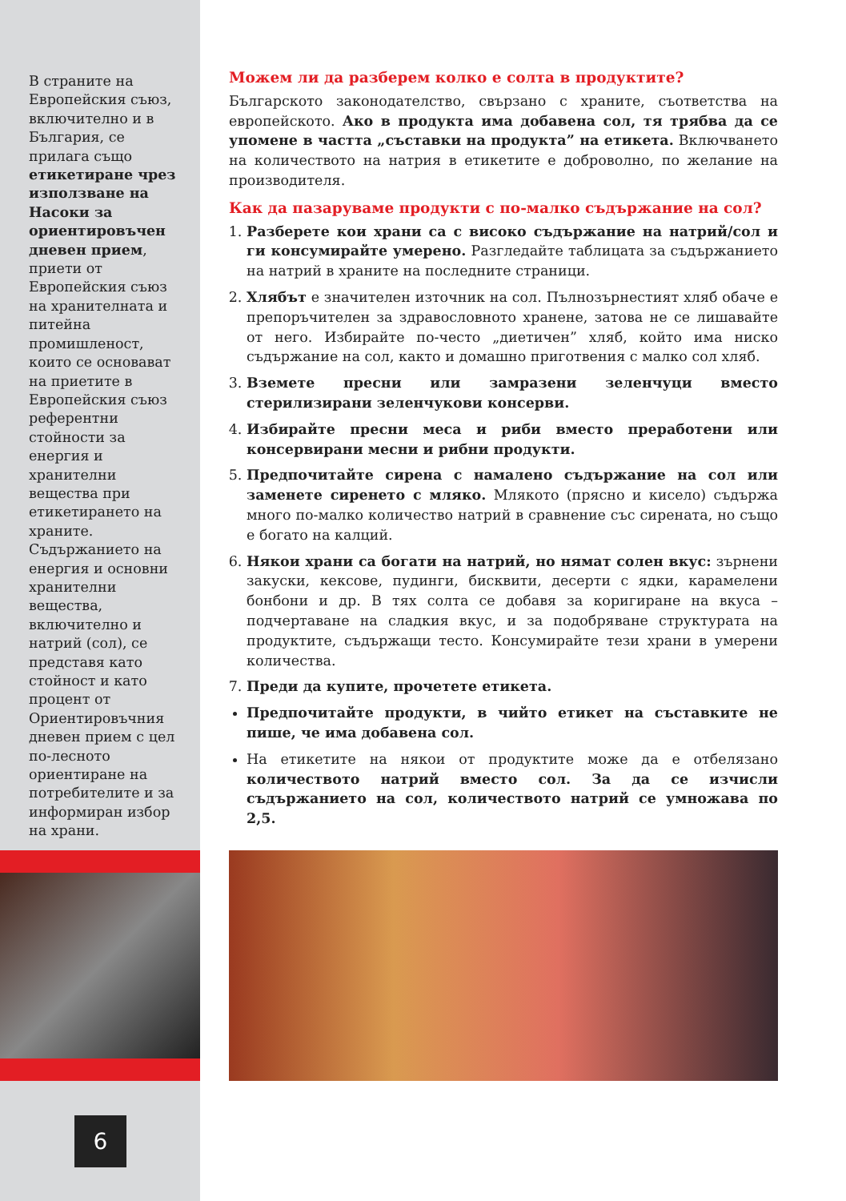В страните на Европейския съюз, включително и в България, се прилага също етикетиране чрез използване на Насоки за ориентировъчен дневен прием, приети от Европейския съюз на хранителната и питейна промишленост, които се основават на приетите в Европейския съюз референтни стойности за енергия и хранителни вещества при етикетирането на храните. Съдържанието на енергия и основни хранителни вещества, включително и натрий (сол), се представя като стойност и като процент от Ориентировъчния дневен прием с цел по-лесното ориентиране на потребителите и за информиран избор на храни.
6
Можем ли да разберем колко е солта в продуктите?
Българското законодателство, свързано с храните, съответства на европейското. Ако в продукта има добавена сол, тя трябва да се упомене в частта „съставки на продукта” на етикета. Включването на количеството на натрия в етикетите е доброволно, по желание на производителя.
Как да пазаруваме продукти с по-малко съдържание на сол?
1. Разберете кои храни са с високо съдържание на натрий/сол и ги консумирайте умерено. Разгледайте таблицата за съдържанието на натрий в храните на последните страници.
2. Хлябът е значителен източник на сол. Пълнозърнестият хляб обаче е препоръчителен за здравословното хранене, затова не се лишавайте от него. Избирайте по-често „диетичен” хляб, който има ниско съдържание на сол, както и домашно приготвения с малко сол хляб.
3. Вземете пресни или замразени зеленчуци вместо стерилизирани зеленчукови консерви.
4. Избирайте пресни меса и риби вместо преработени или консервирани месни и рибни продукти.
5. Предпочитайте сирена с намалено съдържание на сол или заменете сиренето с мляко. Млякото (прясно и кисело) съдържа много по-малко количество натрий в сравнение със сирената, но също е богато на калций.
6. Някои храни са богати на натрий, но нямат солен вкус: зърнени закуски, кексове, пудинги, бисквити, десерти с ядки, карамелени бонбони и др. В тях солта се добавя за коригиране на вкуса – подчертаване на сладкия вкус, и за подобряване структурата на продуктите, съдържащи тесто. Консумирайте тези храни в умерени количества.
7. Преди да купите, прочетете етикета.
Предпочитайте продукти, в чийто етикет на съставките не пише, че има добавена сол.
На етикетите на някои от продуктите може да е отбелязано количеството натрий вместо сол. За да се изчисли съдържанието на сол, количеството натрий се умножава по 2,5.